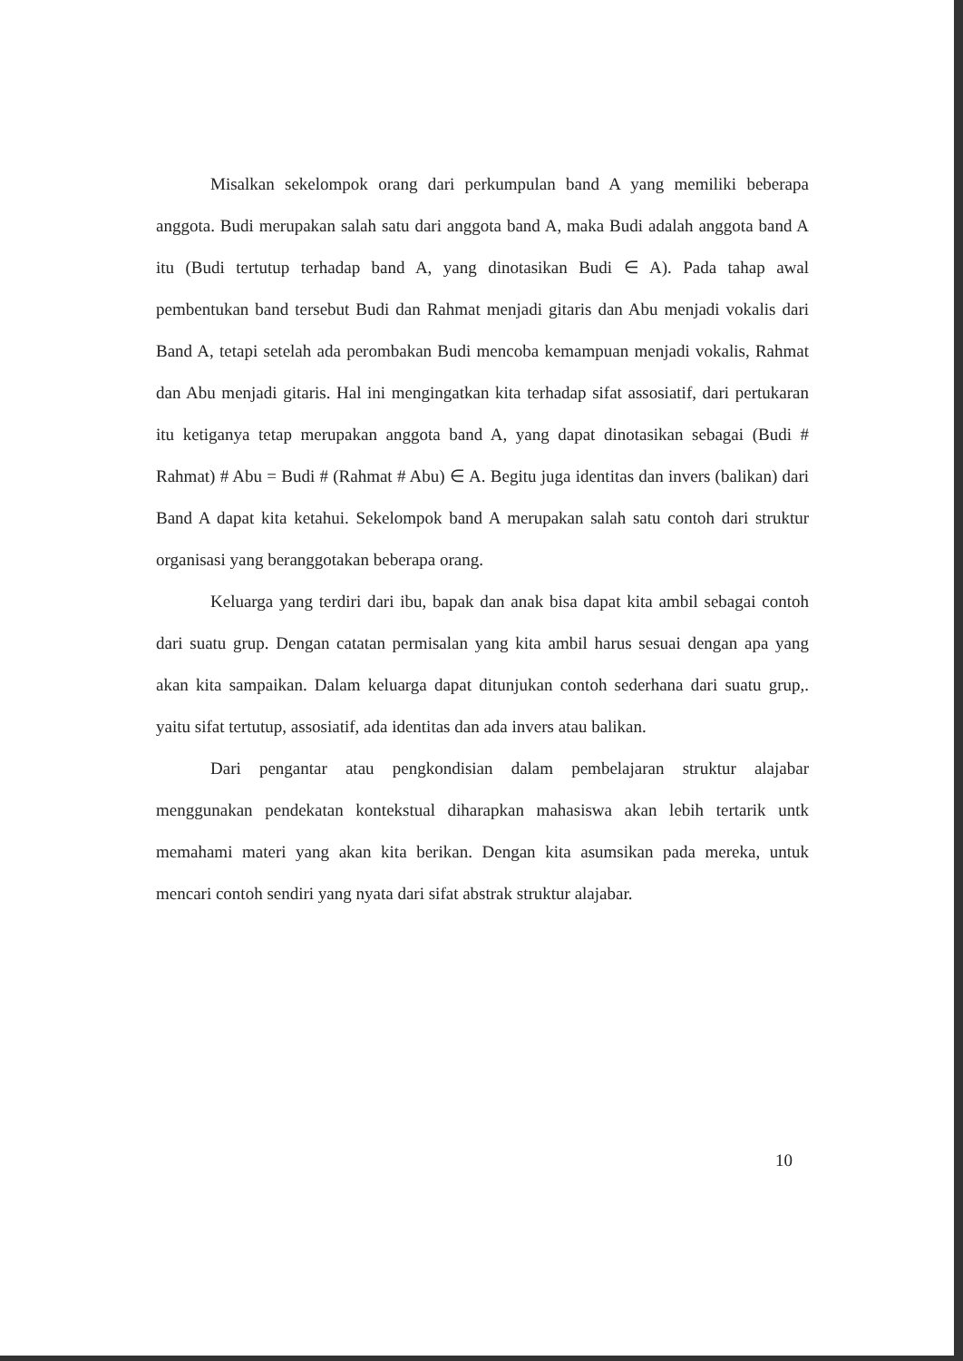Misalkan sekelompok orang dari perkumpulan band A yang memiliki beberapa anggota. Budi merupakan salah satu dari anggota band A, maka Budi adalah anggota band A itu (Budi tertutup terhadap band A, yang dinotasikan Budi ∈ A). Pada tahap awal pembentukan band tersebut Budi dan Rahmat menjadi gitaris dan Abu menjadi vokalis dari Band A, tetapi setelah ada perombakan Budi mencoba kemampuan menjadi vokalis, Rahmat dan Abu menjadi gitaris. Hal ini mengingatkan kita terhadap sifat assosiatif, dari pertukaran itu ketiganya tetap merupakan anggota band A, yang dapat dinotasikan sebagai (Budi # Rahmat) # Abu = Budi # (Rahmat # Abu) ∈ A. Begitu juga identitas dan invers (balikan) dari Band A dapat kita ketahui. Sekelompok band A merupakan salah satu contoh dari struktur organisasi yang beranggotakan beberapa orang.
Keluarga yang terdiri dari ibu, bapak dan anak bisa dapat kita ambil sebagai contoh dari suatu grup. Dengan catatan permisalan yang kita ambil harus sesuai dengan apa yang akan kita sampaikan. Dalam keluarga dapat ditunjukan contoh sederhana dari suatu grup,. yaitu sifat tertutup, assosiatif, ada identitas dan ada invers atau balikan.
Dari pengantar atau pengkondisian dalam pembelajaran struktur alajabar menggunakan pendekatan kontekstual diharapkan mahasiswa akan lebih tertarik untk memahami materi yang akan kita berikan. Dengan kita asumsikan pada mereka, untuk mencari contoh sendiri yang nyata dari sifat abstrak struktur alajabar.
10